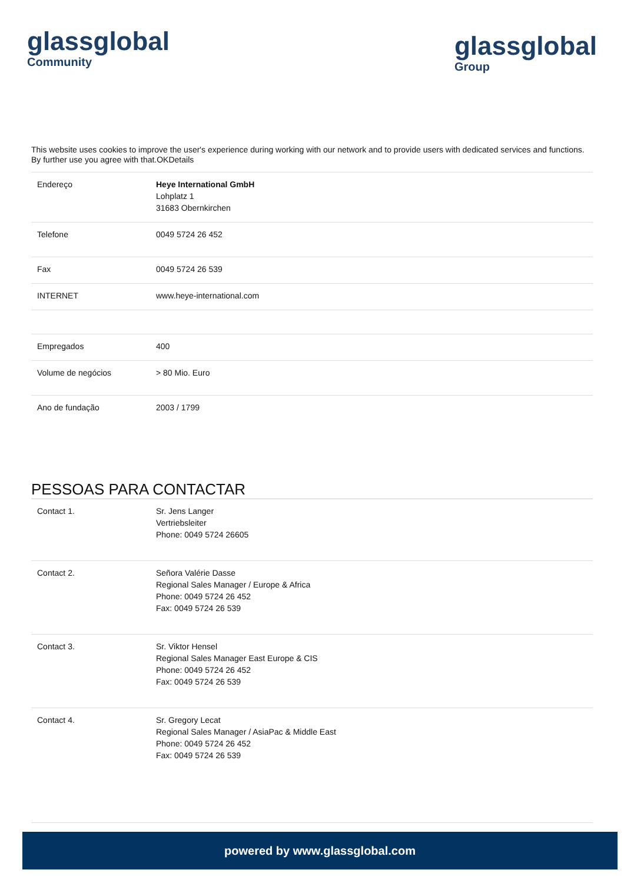glassglobal
Community
glassglobal
Group
This website uses cookies to improve the user's experience during working with our network and to provide users with dedicated services and functions. By further use you agree with that.OKDetails
| Endereço | Heye International GmbH Lohplatz 1 31683 Obernkirchen |
| Telefone | 0049 5724 26 452 |
| Fax | 0049 5724 26 539 |
| INTERNET | www.heye-international.com |
| Empregados | 400 |
| Volume de negócios | > 80 Mio. Euro |
| Ano de fundação | 2003 / 1799 |
PESSOAS PARA CONTACTAR
| Contact 1. | Sr. Jens Langer Vertriebsleiter Phone: 0049 5724 26605 |
| Contact 2. | Señora Valérie Dasse Regional Sales Manager / Europe & Africa Phone: 0049 5724 26 452 Fax: 0049 5724 26 539 |
| Contact 3. | Sr. Viktor Hensel Regional Sales Manager East Europe & CIS Phone: 0049 5724 26 452 Fax: 0049 5724 26 539 |
| Contact 4. | Sr. Gregory Lecat Regional Sales Manager / AsiaPac & Middle East Phone: 0049 5724 26 452 Fax: 0049 5724 26 539 |
powered by www.glassglobal.com